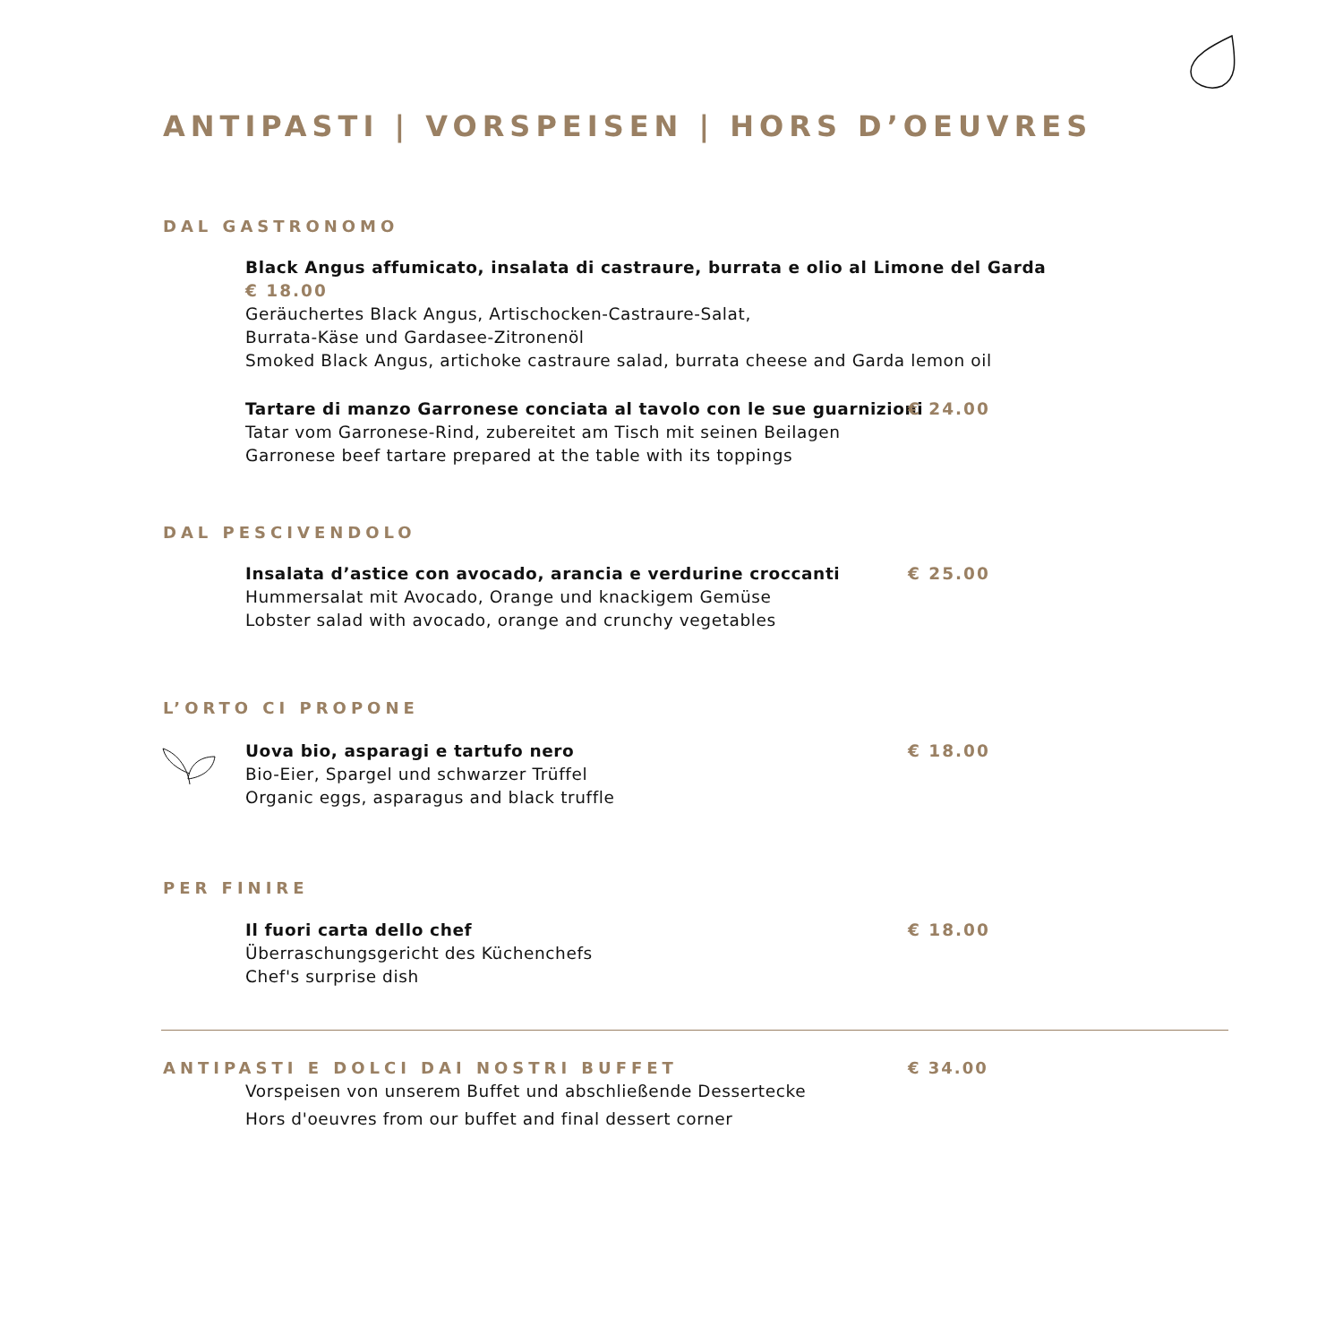ANTIPASTI | VORSPEISEN | HORS D’OEUVRES
DAL GASTRONOMO
Black Angus affumicato, insalata di castraure, burrata e olio al Limone del Garda € 18.00
Geräuchertes Black Angus, Artischocken-Castraure-Salat,
Burrata-Käse und Gardasee-Zitronenöl
Smoked Black Angus, artichoke castraure salad, burrata cheese and Garda lemon oil
Tartare di manzo Garronese conciata al tavolo con le sue guarnizioni € 24.00
Tatar vom Garronese-Rind, zubereitet am Tisch mit seinen Beilagen
Garronese beef tartare prepared at the table with its toppings
DAL PESCIVENDOLO
Insalata d’astice con avocado, arancia e verdurine croccanti € 25.00
Hummersalat mit Avocado, Orange und knackigem Gemüse
Lobster salad with avocado, orange and crunchy vegetables
L’ORTO CI PROPONE
Uova bio, asparagi e tartufo nero € 18.00
Bio-Eier, Spargel und schwarzer Trüffel
Organic eggs, asparagus and black truffle
PER FINIRE
Il fuori carta dello chef € 18.00
Überraschungsgericht des Küchenchefs
Chef's surprise dish
ANTIPASTI E DOLCI DAI NOSTRI BUFFET € 34.00
Vorspeisen von unserem Buffet und abschließende Dessertecke
Hors d'oeuvres from our buffet and final dessert corner